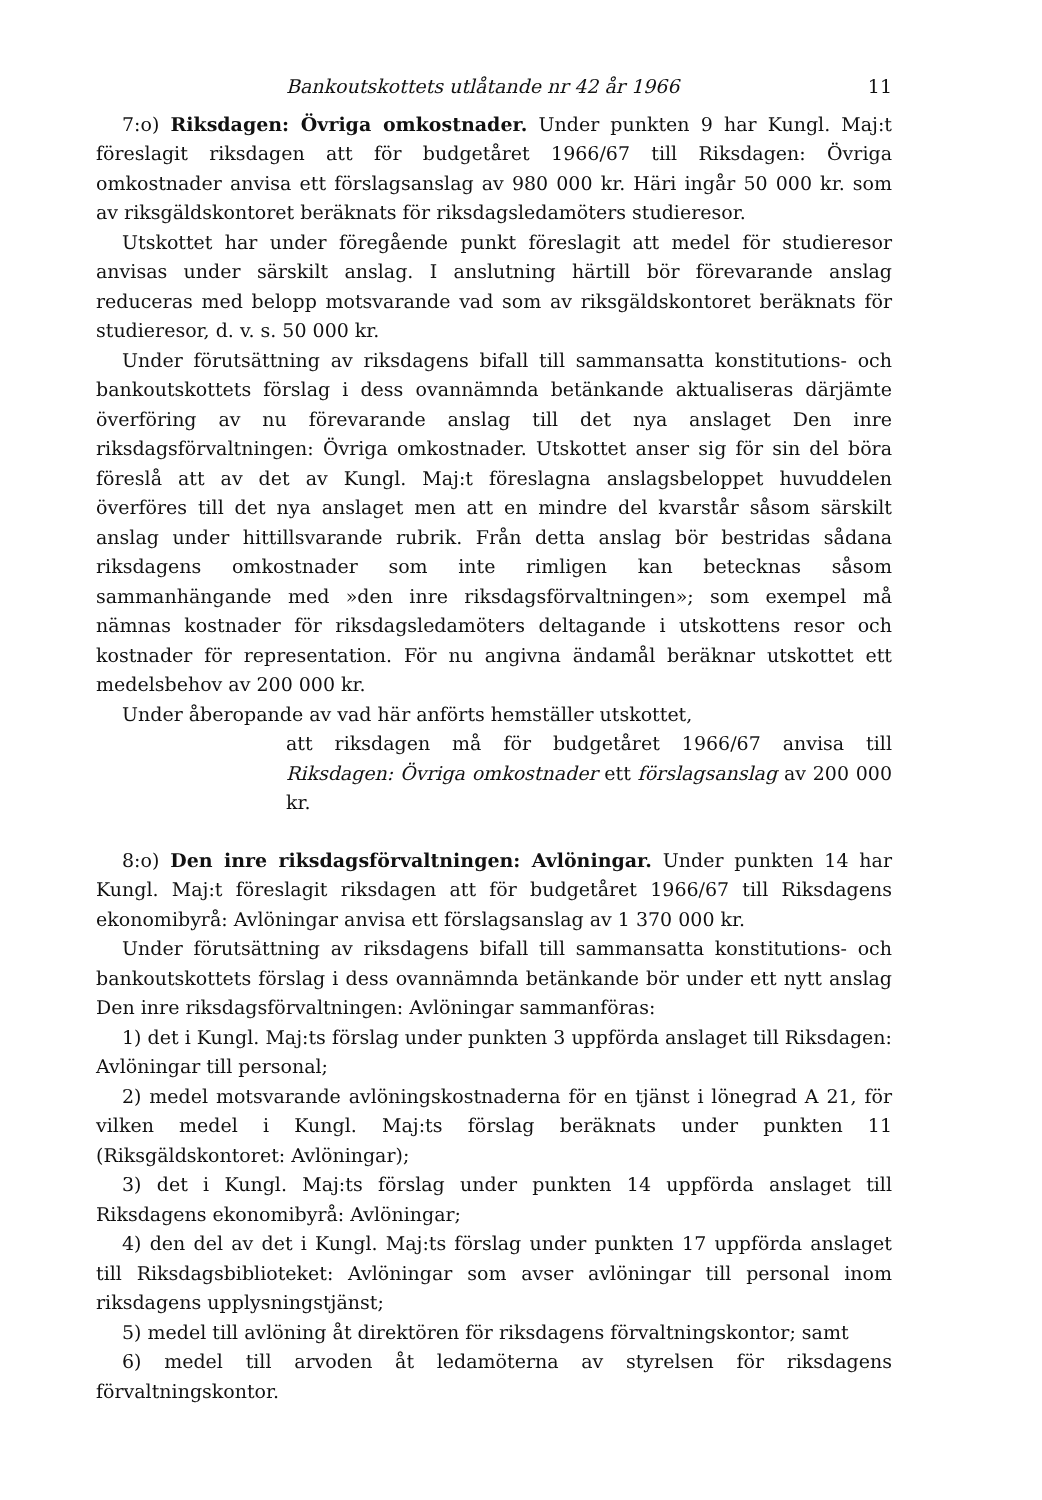Bankoutskottets utlåtande nr 42 år 1966 11
7:o) Riksdagen: Övriga omkostnader. Under punkten 9 har Kungl. Maj:t föreslagit riksdagen att för budgetåret 1966/67 till Riksdagen: Övriga omkostnader anvisa ett förslagsanslag av 980 000 kr. Häri ingår 50 000 kr. som av riksgäldskontoret beräknats för riksdagsledamöters studieresor.
Utskottet har under föregående punkt föreslagit att medel för studieresor anvisas under särskilt anslag. I anslutning härtill bör förevarande anslag reduceras med belopp motsvarande vad som av riksgäldskontoret beräknats för studieresor, d. v. s. 50 000 kr.
Under förutsättning av riksdagens bifall till sammansatta konstitutions- och bankoutskottets förslag i dess ovannämnda betänkande aktualiseras därjämte överföring av nu förevarande anslag till det nya anslaget Den inre riksdagsförvaltningen: Övriga omkostnader. Utskottet anser sig för sin del böra föreslå att av det av Kungl. Maj:t föreslagna anslagsbeloppet huvuddelen överföres till det nya anslaget men att en mindre del kvarstår såsom särskilt anslag under hittillsvarande rubrik. Från detta anslag bör bestridas sådana riksdagens omkostnader som inte rimligen kan betecknas såsom sammanhängande med »den inre riksdagsförvaltningen»; som exempel må nämnas kostnader för riksdagsledamöters deltagande i utskottens resor och kostnader för representation. För nu angivna ändamål beräknar utskottet ett medelsbehov av 200 000 kr.
Under åberopande av vad här anförts hemställer utskottet,
att riksdagen må för budgetåret 1966/67 anvisa till Riksdagen: Övriga omkostnader ett förslagsanslag av 200 000 kr.
8:o) Den inre riksdagsförvaltningen: Avlöningar. Under punkten 14 har Kungl. Maj:t föreslagit riksdagen att för budgetåret 1966/67 till Riksdagens ekonomibyrå: Avlöningar anvisa ett förslagsanslag av 1 370 000 kr.
Under förutsättning av riksdagens bifall till sammansatta konstitutions- och bankoutskottets förslag i dess ovannämnda betänkande bör under ett nytt anslag Den inre riksdagsförvaltningen: Avlöningar sammanföras:
1) det i Kungl. Maj:ts förslag under punkten 3 uppförda anslaget till Riksdagen: Avlöningar till personal;
2) medel motsvarande avlöningskostnaderna för en tjänst i lönegrad A 21, för vilken medel i Kungl. Maj:ts förslag beräknats under punkten 11 (Riksgäldskontoret: Avlöningar);
3) det i Kungl. Maj:ts förslag under punkten 14 uppförda anslaget till Riksdagens ekonomibyrå: Avlöningar;
4) den del av det i Kungl. Maj:ts förslag under punkten 17 uppförda anslaget till Riksdagsbiblioteket: Avlöningar som avser avlöningar till personal inom riksdagens upplysningstjänst;
5) medel till avlöning åt direktören för riksdagens förvaltningskontor; samt
6) medel till arvoden åt ledamöterna av styrelsen för riksdagens förvaltningskontor.